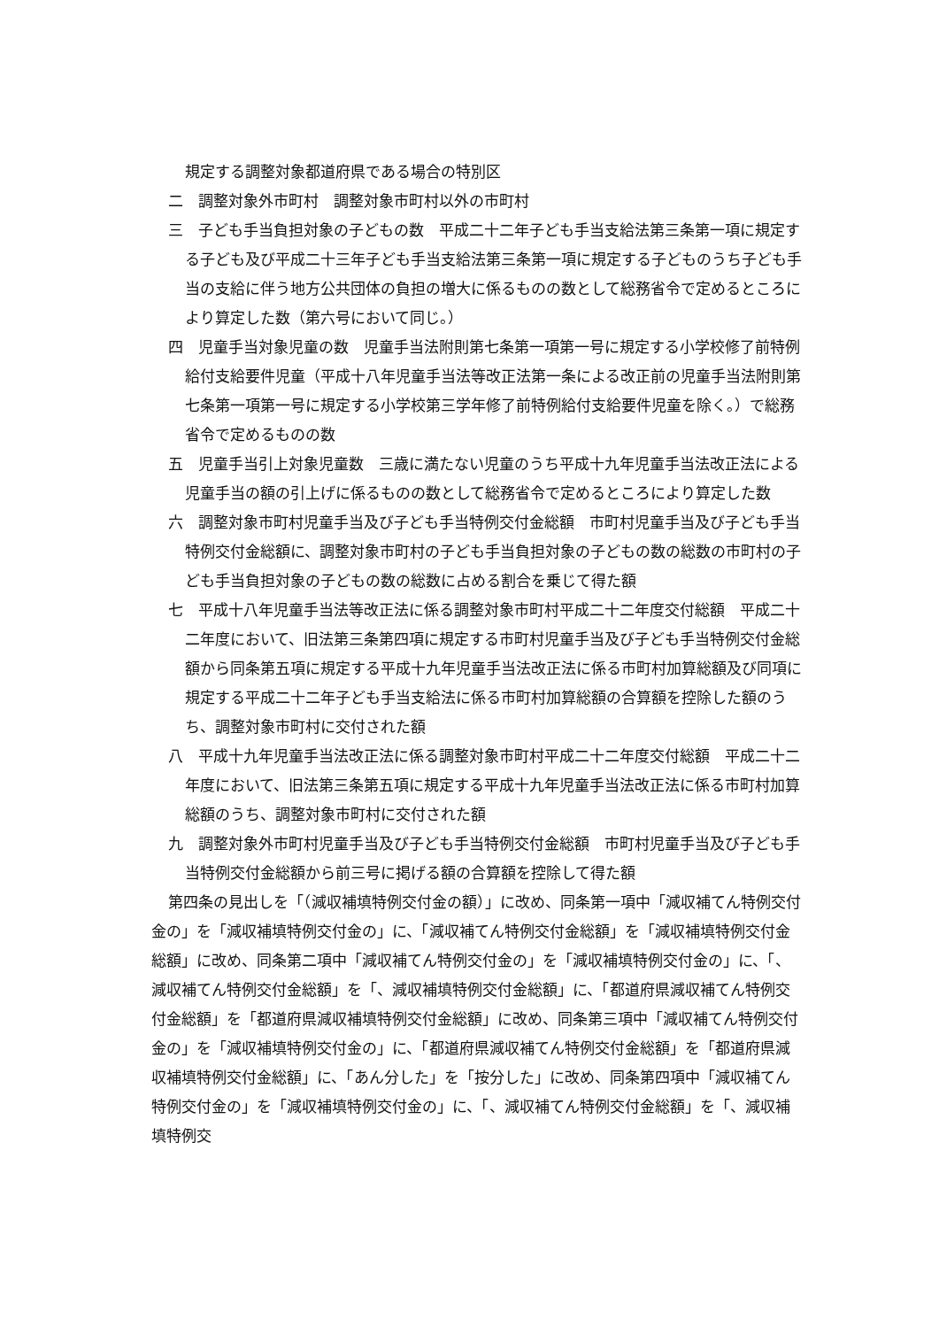規定する調整対象都道府県である場合の特別区
二　調整対象外市町村　調整対象市町村以外の市町村
三　子ども手当負担対象の子どもの数　平成二十二年子ども手当支給法第三条第一項に規定する子ども及び平成二十三年子ども手当支給法第三条第一項に規定する子どものうち子ども手当の支給に伴う地方公共団体の負担の増大に係るものの数として総務省令で定めるところにより算定した数（第六号において同じ。）
四　児童手当対象児童の数　児童手当法附則第七条第一項第一号に規定する小学校修了前特例給付支給要件児童（平成十八年児童手当法等改正法第一条による改正前の児童手当法附則第七条第一項第一号に規定する小学校第三学年修了前特例給付支給要件児童を除く。）で総務省令で定めるものの数
五　児童手当引上対象児童数　三歳に満たない児童のうち平成十九年児童手当法改正法による児童手当の額の引上げに係るものの数として総務省令で定めるところにより算定した数
六　調整対象市町村児童手当及び子ども手当特例交付金総額　市町村児童手当及び子ども手当特例交付金総額に、調整対象市町村の子ども手当負担対象の子どもの数の総数の市町村の子ども手当負担対象の子どもの数の総数に占める割合を乗じて得た額
七　平成十八年児童手当法等改正法に係る調整対象市町村平成二十二年度交付総額　平成二十二年度において、旧法第三条第四項に規定する市町村児童手当及び子ども手当特例交付金総額から同条第五項に規定する平成十九年児童手当法改正法に係る市町村加算総額及び同項に規定する平成二十二年子ども手当支給法に係る市町村加算総額の合算額を控除した額のうち、調整対象市町村に交付された額
八　平成十九年児童手当法改正法に係る調整対象市町村平成二十二年度交付総額　平成二十二年度において、旧法第三条第五項に規定する平成十九年児童手当法改正法に係る市町村加算総額のうち、調整対象市町村に交付された額
九　調整対象外市町村児童手当及び子ども手当特例交付金総額　市町村児童手当及び子ども手当特例交付金総額から前三号に掲げる額の合算額を控除して得た額
第四条の見出しを「（減収補填特例交付金の額）」に改め、同条第一項中「減収補てん特例交付金の」を「減収補填特例交付金の」に、「減収補てん特例交付金総額」を「減収補填特例交付金総額」に改め、同条第二項中「減収補てん特例交付金の」を「減収補填特例交付金の」に、「、減収補てん特例交付金総額」を「、減収補填特例交付金総額」に、「都道府県減収補てん特例交付金総額」を「都道府県減収補填特例交付金総額」に改め、同条第三項中「減収補てん特例交付金の」を「減収補填特例交付金の」に、「都道府県減収補てん特例交付金総額」を「都道府県減収補填特例交付金総額」に、「あん分した」を「按分した」に改め、同条第四項中「減収補てん特例交付金の」を「減収補填特例交付金の」に、「、減収補てん特例交付金総額」を「、減収補填特例交